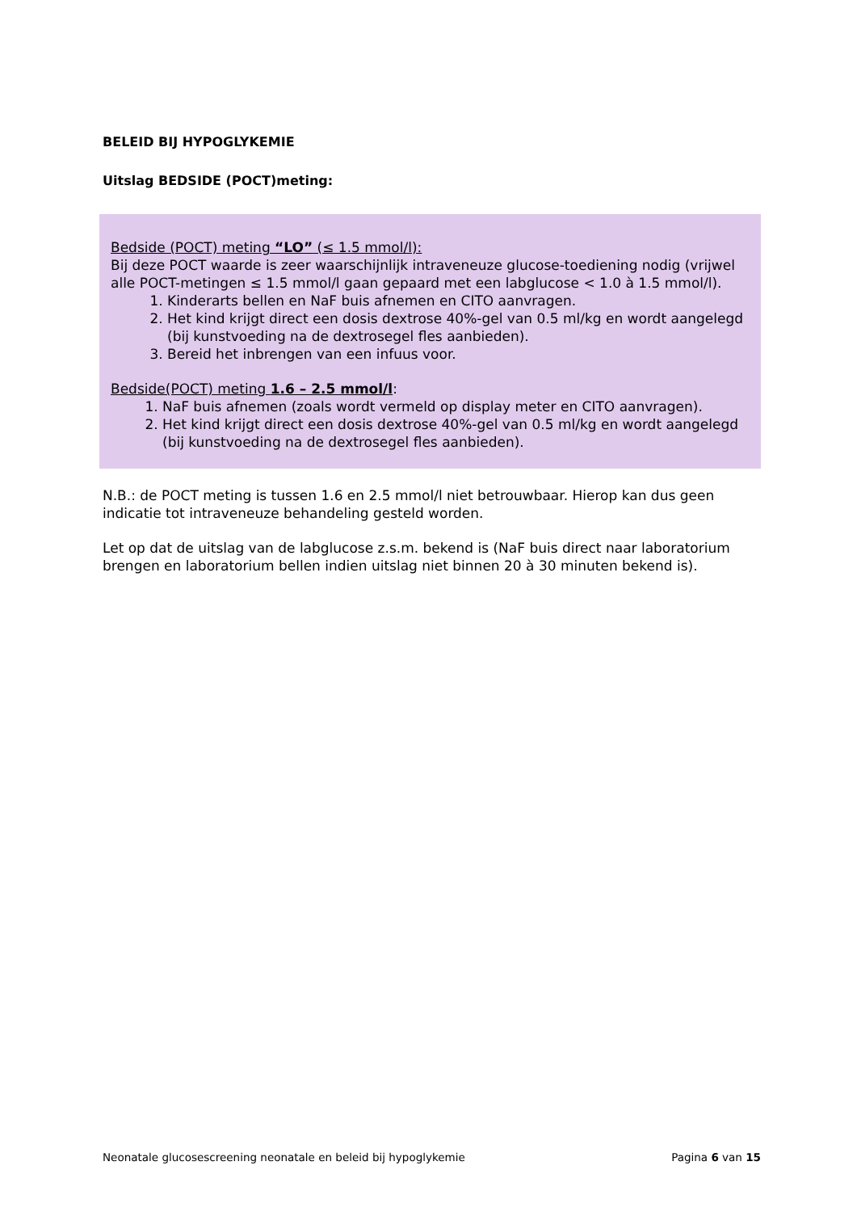BELEID BIJ HYPOGLYKEMIE
Uitslag BEDSIDE (POCT)meting:
Bedside (POCT) meting “LO” (≤ 1.5 mmol/l):
Bij deze POCT waarde is zeer waarschijnlijk intraveneuze glucose-toediening nodig (vrijwel alle POCT-metingen ≤ 1.5 mmol/l gaan gepaard met een labglucose < 1.0 à 1.5 mmol/l).
1. Kinderarts bellen en NaF buis afnemen en CITO aanvragen.
2. Het kind krijgt direct een dosis dextrose 40%-gel van 0.5 ml/kg en wordt aangelegd (bij kunstvoeding na de dextrosegel fles aanbieden).
3. Bereid het inbrengen van een infuus voor.
Bedside(POCT) meting 1.6 – 2.5 mmol/l:
1. NaF buis afnemen (zoals wordt vermeld op display meter en CITO aanvragen).
2. Het kind krijgt direct een dosis dextrose 40%-gel van 0.5 ml/kg en wordt aangelegd (bij kunstvoeding na de dextrosegel fles aanbieden).
N.B.: de POCT meting is tussen 1.6 en 2.5 mmol/l niet betrouwbaar. Hierop kan dus geen indicatie tot intraveneuze behandeling gesteld worden.
Let op dat de uitslag van de labglucose z.s.m. bekend is (NaF buis direct naar laboratorium brengen en laboratorium bellen indien uitslag niet binnen 20 à 30 minuten bekend is).
Neonatale glucosescreening neonatale en beleid bij hypoglykemie Pagina 6 van 15